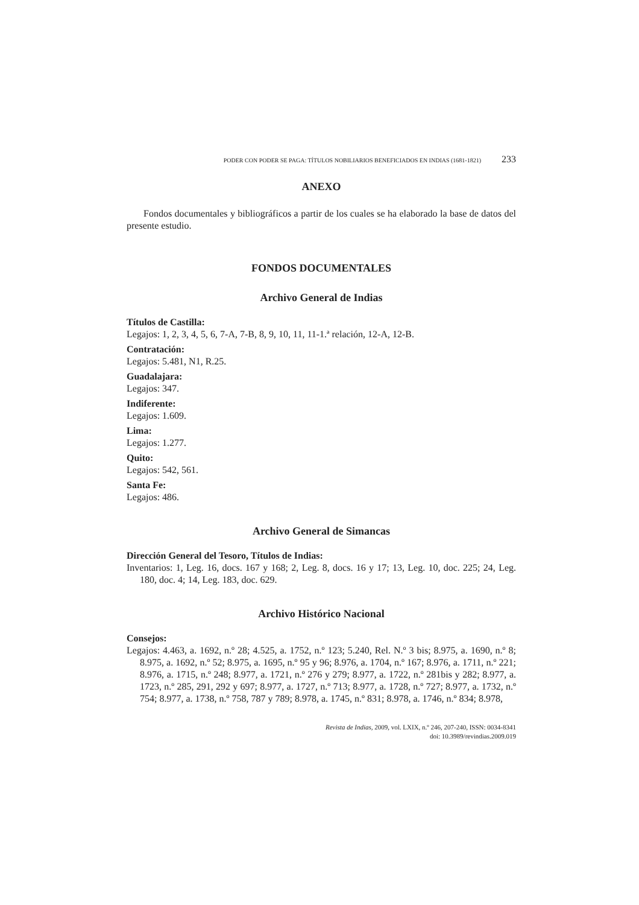PODER CON PODER SE PAGA: TÍTULOS NOBILIARIOS BENEFICIADOS EN INDIAS (1681-1821) 233
ANEXO
Fondos documentales y bibliográficos a partir de los cuales se ha elaborado la base de datos del presente estudio.
FONDOS DOCUMENTALES
Archivo General de Indias
Títulos de Castilla:
Legajos: 1, 2, 3, 4, 5, 6, 7-A, 7-B, 8, 9, 10, 11, 11-1.ª relación, 12-A, 12-B.
Contratación:
Legajos: 5.481, N1, R.25.
Guadalajara:
Legajos: 347.
Indiferente:
Legajos: 1.609.
Lima:
Legajos: 1.277.
Quito:
Legajos: 542, 561.
Santa Fe:
Legajos: 486.
Archivo General de Simancas
Dirección General del Tesoro, Títulos de Indias:
Inventarios: 1, Leg. 16, docs. 167 y 168; 2, Leg. 8, docs. 16 y 17; 13, Leg. 10, doc. 225; 24, Leg. 180, doc. 4; 14, Leg. 183, doc. 629.
Archivo Histórico Nacional
Consejos:
Legajos: 4.463, a. 1692, n.º 28; 4.525, a. 1752, n.º 123; 5.240, Rel. N.º 3 bis; 8.975, a. 1690, n.º 8; 8.975, a. 1692, n.º 52; 8.975, a. 1695, n.º 95 y 96; 8.976, a. 1704, n.º 167; 8.976, a. 1711, n.º 221; 8.976, a. 1715, n.º 248; 8.977, a. 1721, n.º 276 y 279; 8.977, a. 1722, n.º 281bis y 282; 8.977, a. 1723, n.º 285, 291, 292 y 697; 8.977, a. 1727, n.º 713; 8.977, a. 1728, n.º 727; 8.977, a. 1732, n.º 754; 8.977, a. 1738, n.º 758, 787 y 789; 8.978, a. 1745, n.º 831; 8.978, a. 1746, n.º 834; 8.978,
Revista de Indias, 2009, vol. LXIX, n.º 246, 207-240, ISSN: 0034-8341
doi: 10.3989/revindias.2009.019